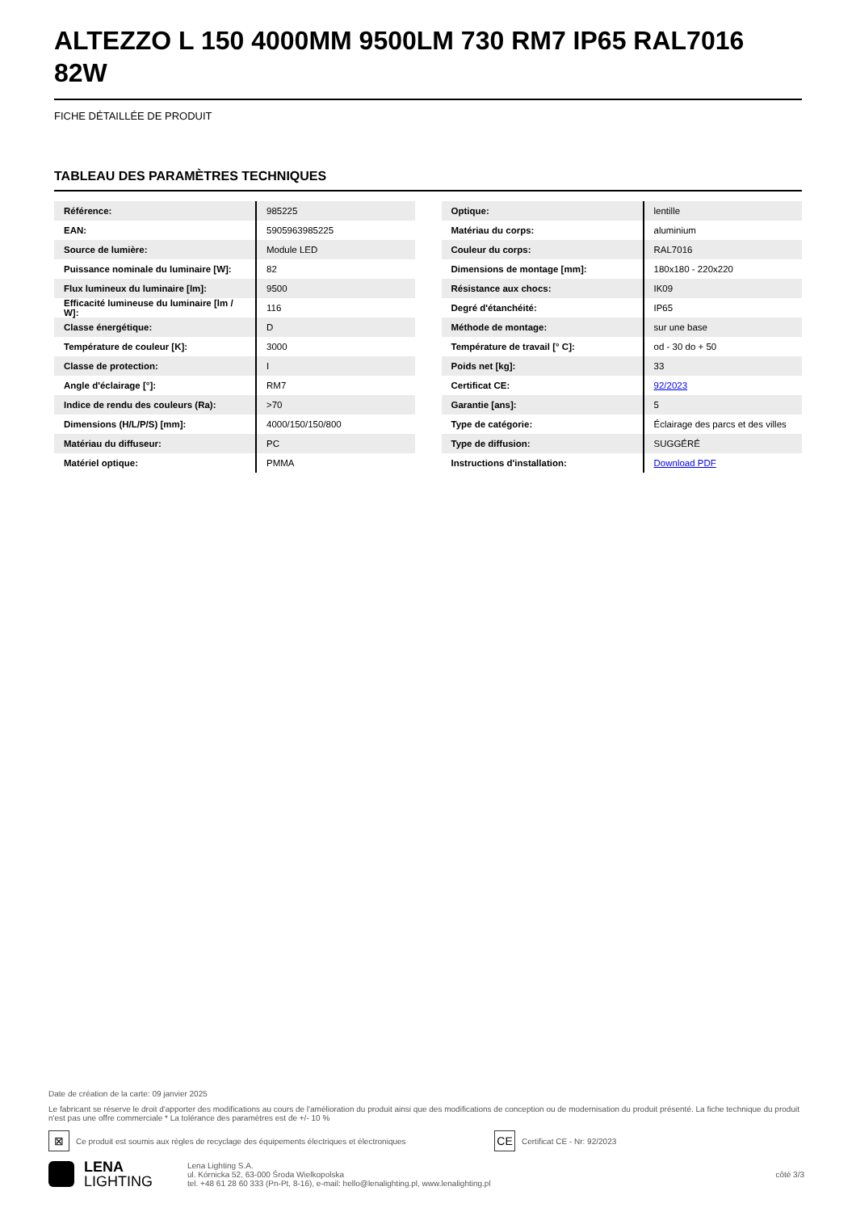ALTEZZO L 150 4000MM 9500LM 730 RM7 IP65 RAL7016 82W
FICHE DÉTAILLÉE DE PRODUIT
TABLEAU DES PARAMÈTRES TECHNIQUES
| Référence: | 985225 |
| EAN: | 5905963985225 |
| Source de lumière: | Module LED |
| Puissance nominale du luminaire [W]: | 82 |
| Flux lumineux du luminaire [lm]: | 9500 |
| Efficacité lumineuse du luminaire [lm / W]: | 116 |
| Classe énergétique: | D |
| Température de couleur [K]: | 3000 |
| Classe de protection: | I |
| Angle d'éclairage [°]: | RM7 |
| Indice de rendu des couleurs (Ra): | >70 |
| Dimensions (H/L/P/S) [mm]: | 4000/150/150/800 |
| Matériau du diffuseur: | PC |
| Matériel optique: | PMMA |
| Optique: | lentille |
| Matériau du corps: | aluminium |
| Couleur du corps: | RAL7016 |
| Dimensions de montage [mm]: | 180x180 - 220x220 |
| Résistance aux chocs: | IK09 |
| Degré d'étanchéité: | IP65 |
| Méthode de montage: | sur une base |
| Température de travail [° C]: | od - 30 do + 50 |
| Poids net [kg]: | 33 |
| Certificat CE: | 92/2023 |
| Garantie [ans]: | 5 |
| Type de catégorie: | Éclairage des parcs et des villes |
| Type de diffusion: | SUGGÉRÉ |
| Instructions d'installation: | Download PDF |
Date de création de la carte: 09 janvier 2025
Le fabricant se réserve le droit d'apporter des modifications au cours de l'amélioration du produit ainsi que des modifications de conception ou de modernisation du produit présenté. La fiche technique du produit n'est pas une offre commerciale * La tolérance des paramètres est de +/- 10 %
⊠
Ce produit est soumis aux règles de recyclage des équipements électriques et électroniques
CE
Certificat CE - Nr: 92/2023
LENA
LIGHTING
Lena Lighting S.A.
ul. Kórnicka 52, 63-000 Środa Wielkopolska
tel. +48 61 28 60 333 (Pn-Pt, 8-16), e-mail: hello@lenalighting.pl, www.lenalighting.pl
côté 3/3